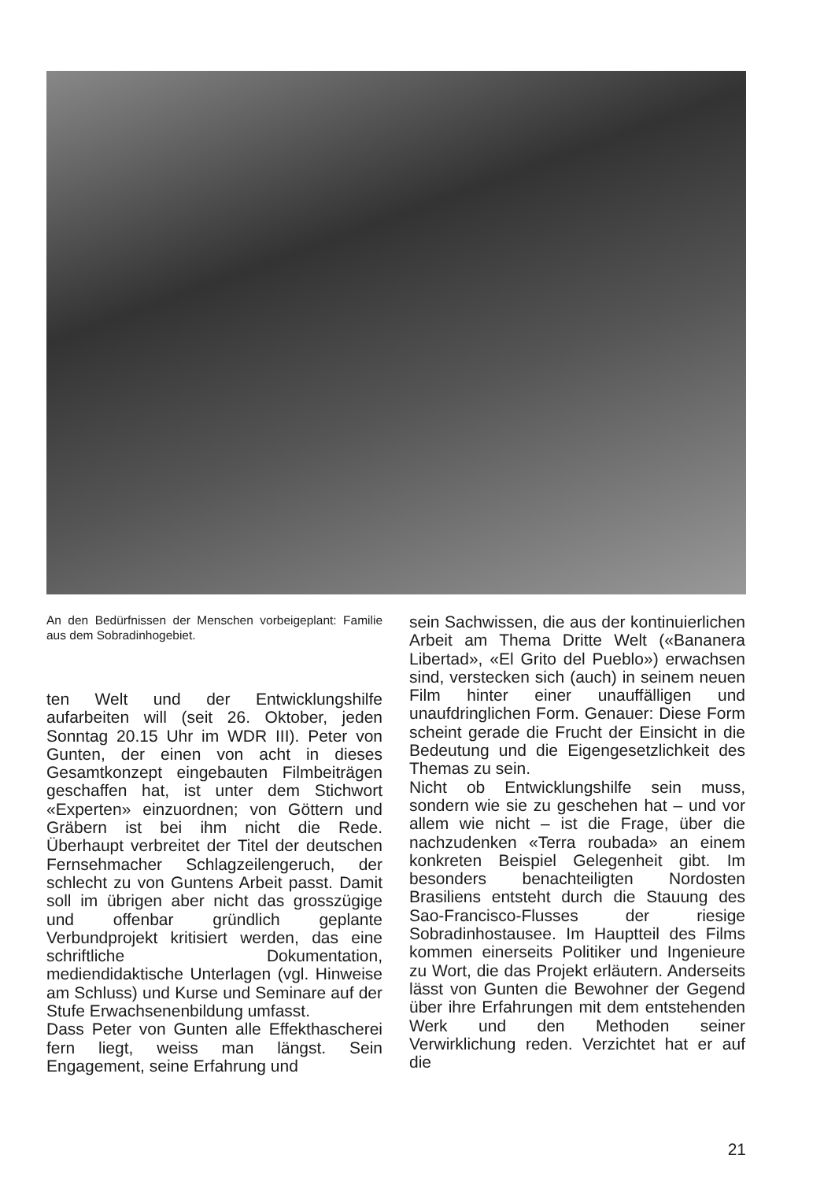An den Bedürfnissen der Menschen vorbeigeplant: Familie aus dem Sobradinhogebiet.
ten Welt und der Entwicklungshilfe aufarbeiten will (seit 26. Oktober, jeden Sonntag 20.15 Uhr im WDR III). Peter von Gunten, der einen von acht in dieses Gesamtkonzept eingebauten Filmbeiträgen geschaffen hat, ist unter dem Stichwort «Experten» einzuordnen; von Göttern und Gräbern ist bei ihm nicht die Rede. Überhaupt verbreitet der Titel der deutschen Fernsehmacher Schlagzeilengeruch, der schlecht zu von Guntens Arbeit passt. Damit soll im übrigen aber nicht das grosszügige und offenbar gründlich geplante Verbundprojekt kritisiert werden, das eine schriftliche Dokumentation, mediendidaktische Unterlagen (vgl. Hinweise am Schluss) und Kurse und Seminare auf der Stufe Erwachsenenbildung umfasst.
Dass Peter von Gunten alle Effekthascherei fern liegt, weiss man längst. Sein Engagement, seine Erfahrung und
sein Sachwissen, die aus der kontinuierlichen Arbeit am Thema Dritte Welt («Bananera Libertad», «El Grito del Pueblo») erwachsen sind, verstecken sich (auch) in seinem neuen Film hinter einer unauffälligen und unaufdringlichen Form. Genauer: Diese Form scheint gerade die Frucht der Einsicht in die Bedeutung und die Eigengesetzlichkeit des Themas zu sein.
Nicht ob Entwicklungshilfe sein muss, sondern wie sie zu geschehen hat – und vor allem wie nicht – ist die Frage, über die nachzudenken «Terra roubada» an einem konkreten Beispiel Gelegenheit gibt. Im besonders benachteiligten Nordosten Brasiliens entsteht durch die Stauung des Sao-Francisco-Flusses der riesige Sobradinhostausee. Im Hauptteil des Films kommen einerseits Politiker und Ingenieure zu Wort, die das Projekt erläutern. Anderseits lässt von Gunten die Bewohner der Gegend über ihre Erfahrungen mit dem entstehenden Werk und den Methoden seiner Verwirklichung reden. Verzichtet hat er auf die
21